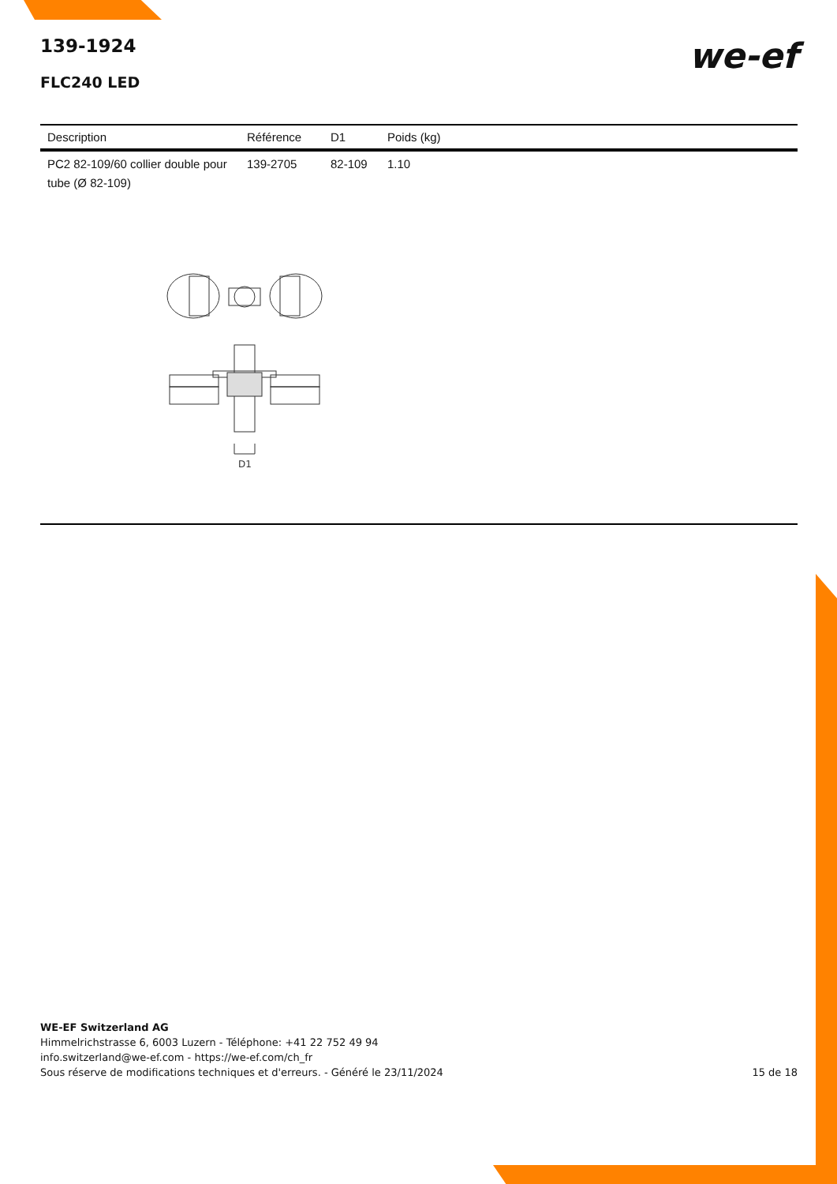139-1924
FLC240 LED
we-ef
| Description | Référence | D1 | Poids (kg) |
| --- | --- | --- | --- |
| PC2 82-109/60 collier double pour tube (Ø 82-109) | 139-2705 | 82-109 | 1.10 |
D1
WE-EF Switzerland AG
Himmelrichstrasse 6, 6003 Luzern - Téléphone: +41 22 752 49 94
info.switzerland@we-ef.com - https://we-ef.com/ch_fr
Sous réserve de modifications techniques et d'erreurs. - Généré le 23/11/2024
15 de 18